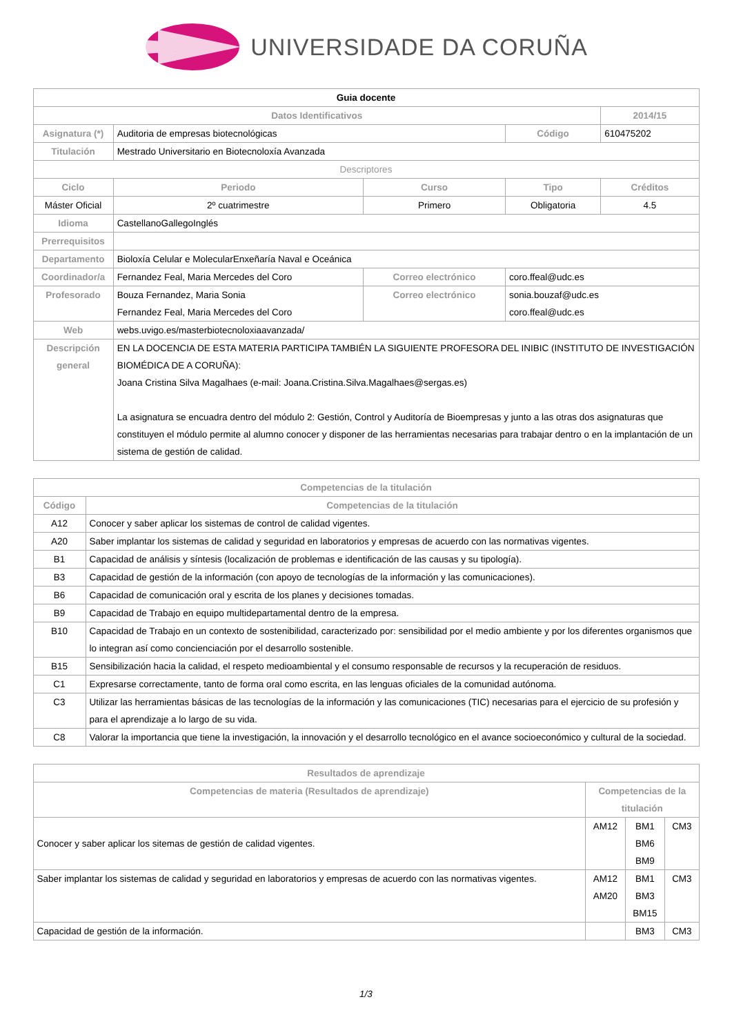UNIVERSIDADE DA CORUÑA
| Guia docente | | | | | |
| Datos Identificativos | | | | | 2014/15 |
| Asignatura (*) | Auditoria de empresas biotecnológicas | | | Código | 610475202 |
| Titulación | Mestrado Universitario en Biotecnoloxía Avanzada | | | | |
| Descriptores | | | | | |
| Ciclo | | Periodo | Curso | Tipo | Créditos |
| Máster Oficial | | 2º cuatrimestre | Primero | Obligatoria | 4.5 |
| Idioma | CastellanoGallegoInglés | | | | |
| Prerrequisitos | | | | | |
| Departamento | Bioloxía Celular e MolecularEnxeñaría Naval e Oceánica | | | | |
| Coordinador/a | Fernandez Feal, Maria Mercedes del Coro | | Correo electrónico | coro.ffeal@udc.es | |
| Profesorado | Bouza Fernandez, Maria Sonia Fernandez Feal, Maria Mercedes del Coro | | Correo electrónico | sonia.bouzaf@udc.es coro.ffeal@udc.es | |
| Web | webs.uvigo.es/masterbiotecnoloxiaavanzada/ | | | | |
| Descripción general | EN LA DOCENCIA DE ESTA MATERIA PARTICIPA TAMBIÉN LA SIGUIENTE PROFESORA DEL INIBIC (INSTITUTO DE INVESTIGACIÓN BIOMÉDICA DE A CORUÑA): Joana Cristina Silva Magalhaes (e-mail: Joana.Cristina.Silva.Magalhaes@sergas.es) La asignatura se encuadra dentro del módulo 2: Gestión, Control y Auditoría de Bioempresas y junto a las otras dos asignaturas que constituyen el módulo permite al alumno conocer y disponer de las herramientas necesarias para trabajar dentro o en la implantación de un sistema de gestión de calidad. | | | | |
| Competencias de la titulación | |
| --- | --- |
| Código | Competencias de la titulación |
| A12 | Conocer y saber aplicar los sistemas de control de calidad vigentes. |
| A20 | Saber implantar los sistemas de calidad y seguridad en laboratorios y empresas de acuerdo con las normativas vigentes. |
| B1 | Capacidad de análisis y síntesis (localización de problemas e identificación de las causas y su tipología). |
| B3 | Capacidad de gestión de la información (con apoyo de tecnologías de la información y las comunicaciones). |
| B6 | Capacidad de comunicación oral y escrita de los planes y decisiones tomadas. |
| B9 | Capacidad de Trabajo en equipo multidepartamental dentro de la empresa. |
| B10 | Capacidad de Trabajo en un contexto de sostenibilidad, caracterizado por: sensibilidad por el medio ambiente y por los diferentes organismos que lo integran así como concienciación por el desarrollo sostenible. |
| B15 | Sensibilización hacia la calidad, el respeto medioambiental y el consumo responsable de recursos y la recuperación de residuos. |
| C1 | Expresarse correctamente, tanto de forma oral como escrita, en las lenguas oficiales de la comunidad autónoma. |
| C3 | Utilizar las herramientas básicas de las tecnologías de la información y las comunicaciones (TIC) necesarias para el ejercicio de su profesión y para el aprendizaje a lo largo de su vida. |
| C8 | Valorar la importancia que tiene la investigación, la innovación y el desarrollo tecnológico en el avance socioeconómico y cultural de la sociedad. |
| Resultados de aprendizaje | | | |
| --- | --- | --- | --- |
| Competencias de materia (Resultados de aprendizaje) | Competencias de la titulación | | |
| Conocer y saber aplicar los sitemas de gestión de calidad vigentes. | AM12 | BM1 BM6 BM9 | CM3 |
| Saber implantar los sistemas de calidad y seguridad en laboratorios y empresas de acuerdo con las normativas vigentes. | AM12 AM20 | BM1 BM3 BM15 | CM3 |
| Capacidad de gestión de la información. | | BM3 | CM3 |
1/3